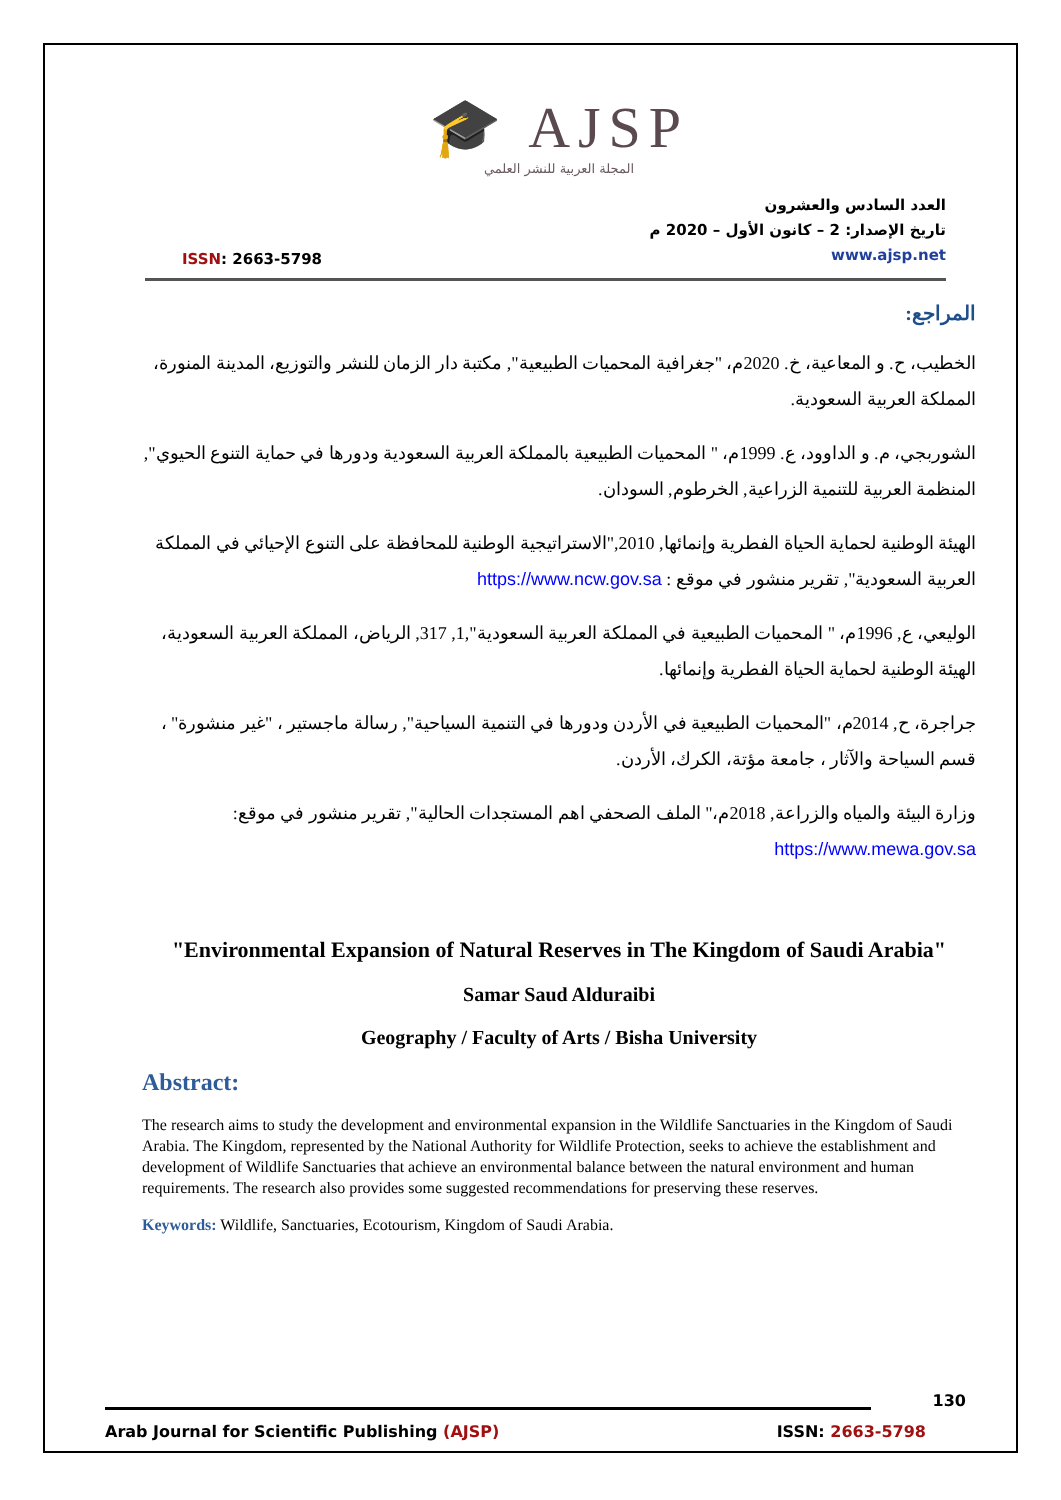🎓 AJSP
المجلة العربية للنشر العلمي
ISSN: 2663-5798
العدد السادس والعشرون
تاريخ الإصدار: 2 – كانون الأول – 2020 م
www.ajsp.net
المراجع:
الخطيب، ح. و المعاعية، خ. 2020م، "جغرافية المحميات الطبيعية", مكتبة دار الزمان للنشر والتوزيع، المدينة المنورة، المملكة العربية السعودية.
الشوربجي، م. و الداوود، ع. 1999م، " المحميات الطبيعية بالمملكة العربية السعودية ودورها في حماية التنوع الحيوي", المنظمة العربية للتنمية الزراعية, الخرطوم, السودان.
الهيئة الوطنية لحماية الحياة الفطرية وإنمائها, 2010,"الاستراتيجية الوطنية للمحافظة على التنوع الإحيائي في المملكة العربية السعودية", تقرير منشور في موقع : https://www.ncw.gov.sa
الوليعي، ع, 1996م، " المحميات الطبيعية في المملكة العربية السعودية",1, 317, الرياض، المملكة العربية السعودية، الهيئة الوطنية لحماية الحياة الفطرية وإنمائها.
جراجرة، ح, 2014م، "المحميات الطبيعية في الأردن ودورها في التنمية السياحية", رسالة ماجستير ، "غير منشورة" ، قسم السياحة والآثار ، جامعة مؤتة، الكرك، الأردن.
وزارة البيئة والمياه والزراعة, 2018م،" الملف الصحفي اهم المستجدات الحالية", تقرير منشور في موقع: https://www.mewa.gov.sa
"Environmental Expansion of Natural Reserves in The Kingdom of Saudi Arabia"
Samar Saud Alduraibi
Geography / Faculty of Arts / Bisha University
Abstract:
The research aims to study the development and environmental expansion in the Wildlife Sanctuaries in the Kingdom of Saudi Arabia. The Kingdom, represented by the National Authority for Wildlife Protection, seeks to achieve the establishment and development of Wildlife Sanctuaries that achieve an environmental balance between the natural environment and human requirements. The research also provides some suggested recommendations for preserving these reserves.
Keywords: Wildlife, Sanctuaries, Ecotourism, Kingdom of Saudi Arabia.
130
Arab Journal for Scientific Publishing (AJSP) ISSN: 2663-5798